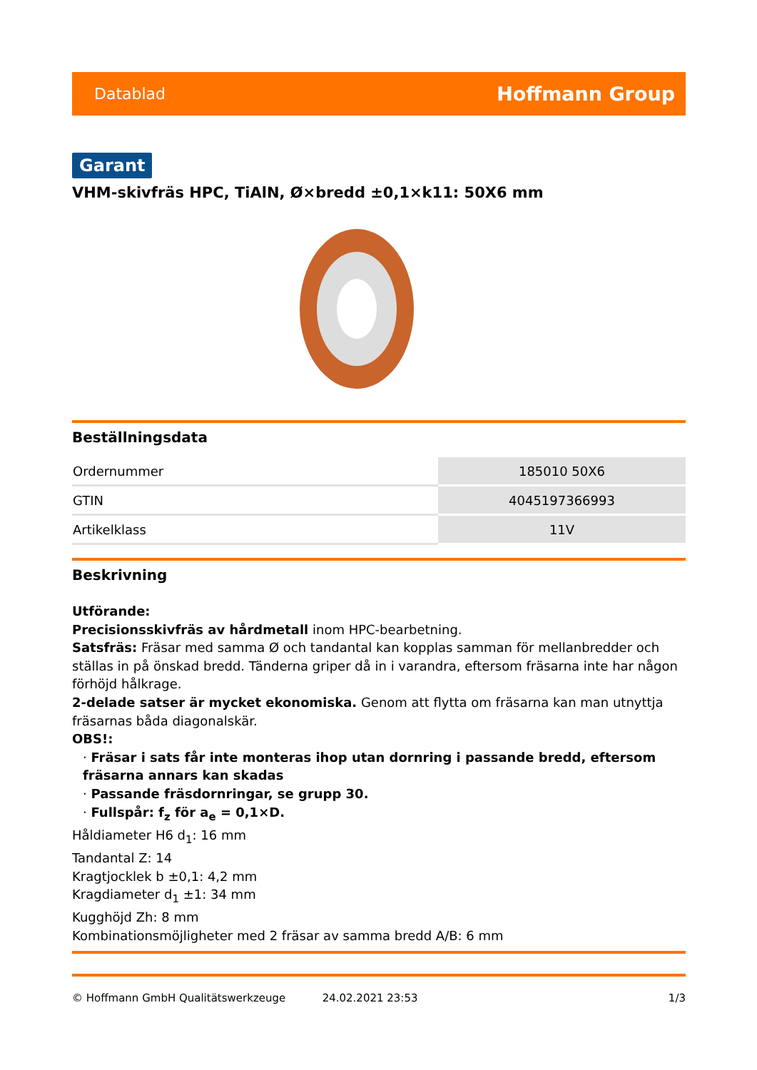Datablad Hoffmann Group
Garant
VHM-skivfräs HPC, TiAlN, Ø×bredd ±0,1×k11: 50X6 mm
Beställningsdata
| Ordernummer | 185010 50X6 |
| GTIN | 4045197366993 |
| Artikelklass | 11V |
Beskrivning
Utförande:
Precisionsskivfräs av hårdmetall inom HPC-bearbetning.
Satsfräs: Fräsar med samma Ø och tandantal kan kopplas samman för mellanbredder och ställas in på önskad bredd. Tänderna griper då in i varandra, eftersom fräsarna inte har någon förhöjd hålkrage.
2-delade satser är mycket ekonomiska. Genom att flytta om fräsarna kan man utnyttja fräsarnas båda diagonalskär.
OBS!:
· Fräsar i sats får inte monteras ihop utan dornring i passande bredd, eftersom fräsarna annars kan skadas
· Passande fräsdornringar, se grupp 30.
· Fullspår: f<sub>z</sub> för a<sub>e</sub> = 0,1×D.
Håldiameter H6 d<sub>1</sub>: 16 mm
Tandantal Z: 14
Kragtjocklek b ±0,1: 4,2 mm
Kragdiameter d<sub>1</sub> ±1: 34 mm
Kugghöjd Zh: 8 mm
Kombinationsmöjligheter med 2 fräsar av samma bredd A/B: 6 mm
© Hoffmann GmbH Qualitätswerkzeuge 24.02.2021 23:53 1/3